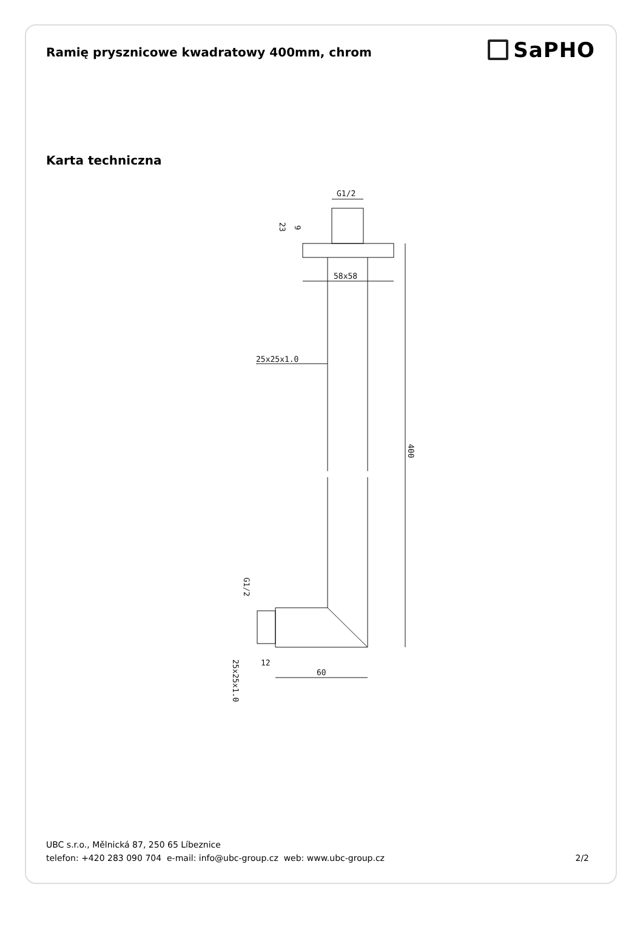Ramię prysznicowe kwadratowy 400mm, chrom
SaPHO
Karta techniczna
G1/2
58x58
25x25x1.0
60
12
400
23
9
G1/2
25x25x1.0
UBC s.r.o., Mělnická 87, 250 65 Líbeznice
telefon: +420 283 090 704 e-mail: info@ubc-group.cz web: www.ubc-group.cz
2/2